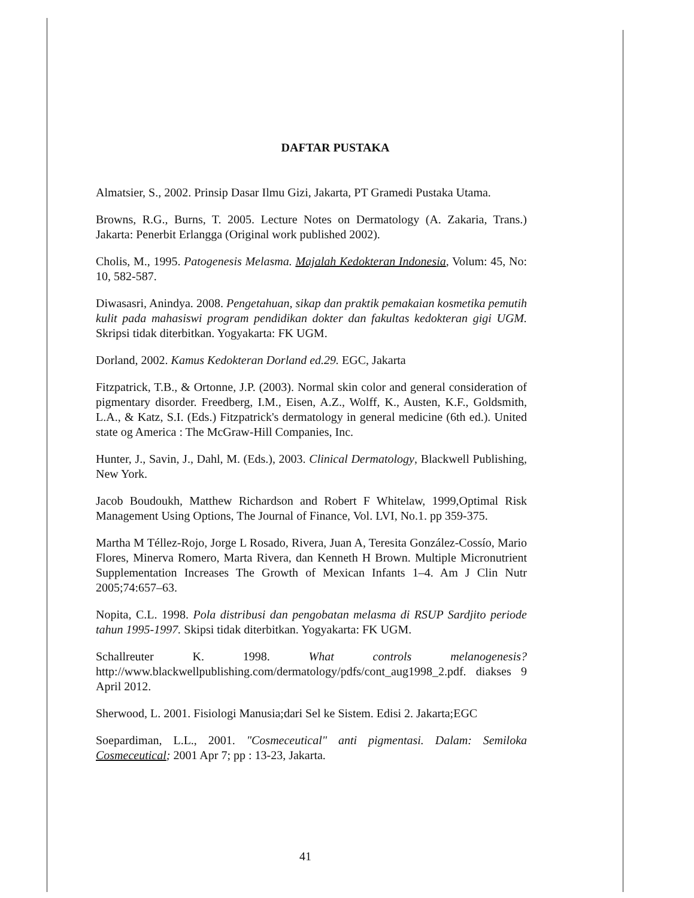DAFTAR PUSTAKA
Almatsier, S., 2002. Prinsip Dasar Ilmu Gizi, Jakarta, PT Gramedi Pustaka Utama.
Browns, R.G., Burns, T. 2005. Lecture Notes on Dermatology (A. Zakaria, Trans.) Jakarta: Penerbit Erlangga (Original work published 2002).
Cholis, M., 1995. Patogenesis Melasma. Majalah Kedokteran Indonesia, Volum: 45, No: 10, 582-587.
Diwasasri, Anindya. 2008. Pengetahuan, sikap dan praktik pemakaian kosmetika pemutih kulit pada mahasiswi program pendidikan dokter dan fakultas kedokteran gigi UGM. Skripsi tidak diterbitkan. Yogyakarta: FK UGM.
Dorland, 2002. Kamus Kedokteran Dorland ed.29. EGC, Jakarta
Fitzpatrick, T.B., & Ortonne, J.P. (2003). Normal skin color and general consideration of pigmentary disorder. Freedberg, I.M., Eisen, A.Z., Wolff, K., Austen, K.F., Goldsmith, L.A., & Katz, S.I. (Eds.) Fitzpatrick's dermatology in general medicine (6th ed.). United state og America : The McGraw-Hill Companies, Inc.
Hunter, J., Savin, J., Dahl, M. (Eds.), 2003. Clinical Dermatology, Blackwell Publishing, New York.
Jacob Boudoukh, Matthew Richardson and Robert F Whitelaw, 1999,Optimal Risk Management Using Options, The Journal of Finance, Vol. LVI, No.1. pp 359-375.
Martha M Téllez-Rojo, Jorge L Rosado, Rivera, Juan A, Teresita González-Cossío, Mario Flores, Minerva Romero, Marta Rivera, dan Kenneth H Brown. Multiple Micronutrient Supplementation Increases The Growth of Mexican Infants 1–4. Am J Clin Nutr 2005;74:657–63.
Nopita, C.L. 1998. Pola distribusi dan pengobatan melasma di RSUP Sardjito periode tahun 1995-1997. Skipsi tidak diterbitkan. Yogyakarta: FK UGM.
Schallreuter K. 1998. What controls melanogenesis? http://www.blackwellpublishing.com/dermatology/pdfs/cont_aug1998_2.pdf. diakses 9 April 2012.
Sherwood, L. 2001. Fisiologi Manusia;dari Sel ke Sistem. Edisi 2. Jakarta;EGC
Soepardiman, L.L., 2001. "Cosmeceutical" anti pigmentasi. Dalam: Semiloka Cosmeceutical; 2001 Apr 7; pp : 13-23, Jakarta.
41